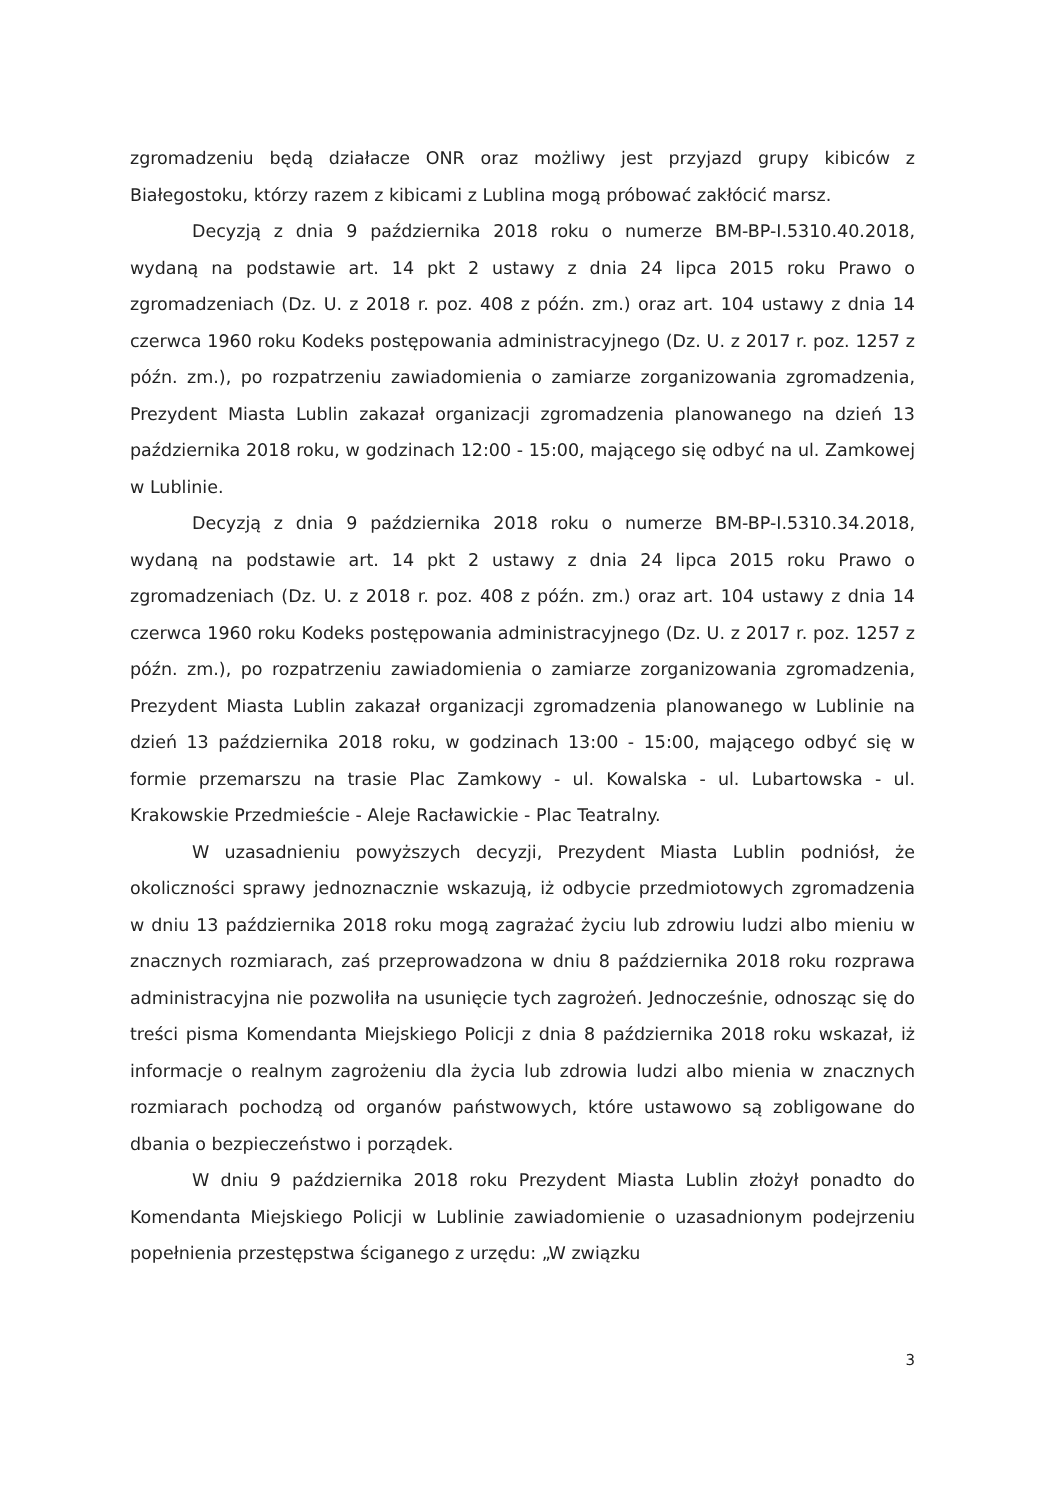zgromadzeniu będą działacze ONR oraz możliwy jest przyjazd grupy kibiców z Białegostoku, którzy razem z kibicami z Lublina mogą próbować zakłócić marsz.
Decyzją z dnia 9 października 2018 roku o numerze BM-BP-I.5310.40.2018, wydaną na podstawie art. 14 pkt 2 ustawy z dnia 24 lipca 2015 roku Prawo o zgromadzeniach (Dz. U. z 2018 r. poz. 408 z późn. zm.) oraz art. 104 ustawy z dnia 14 czerwca 1960 roku Kodeks postępowania administracyjnego (Dz. U. z 2017 r. poz. 1257 z późn. zm.), po rozpatrzeniu zawiadomienia o zamiarze zorganizowania zgromadzenia, Prezydent Miasta Lublin zakazał organizacji zgromadzenia planowanego na dzień 13 października 2018 roku, w godzinach 12:00 - 15:00, mającego się odbyć na ul. Zamkowej w Lublinie.
Decyzją z dnia 9 października 2018 roku o numerze BM-BP-I.5310.34.2018, wydaną na podstawie art. 14 pkt 2 ustawy z dnia 24 lipca 2015 roku Prawo o zgromadzeniach (Dz. U. z 2018 r. poz. 408 z późn. zm.) oraz art. 104 ustawy z dnia 14 czerwca 1960 roku Kodeks postępowania administracyjnego (Dz. U. z 2017 r. poz. 1257 z późn. zm.), po rozpatrzeniu zawiadomienia o zamiarze zorganizowania zgromadzenia, Prezydent Miasta Lublin zakazał organizacji zgromadzenia planowanego w Lublinie na dzień 13 października 2018 roku, w godzinach 13:00 - 15:00, mającego odbyć się w formie przemarszu na trasie Plac Zamkowy - ul. Kowalska - ul. Lubartowska - ul. Krakowskie Przedmieście - Aleje Racławickie - Plac Teatralny.
W uzasadnieniu powyższych decyzji, Prezydent Miasta Lublin podniósł, że okoliczności sprawy jednoznacznie wskazują, iż odbycie przedmiotowych zgromadzenia w dniu 13 października 2018 roku mogą zagrażać życiu lub zdrowiu ludzi albo mieniu w znacznych rozmiarach, zaś przeprowadzona w dniu 8 października 2018 roku rozprawa administracyjna nie pozwoliła na usunięcie tych zagrożeń. Jednocześnie, odnosząc się do treści pisma Komendanta Miejskiego Policji z dnia 8 października 2018 roku wskazał, iż informacje o realnym zagrożeniu dla życia lub zdrowia ludzi albo mienia w znacznych rozmiarach pochodzą od organów państwowych, które ustawowo są zobligowane do dbania o bezpieczeństwo i porządek.
W dniu 9 października 2018 roku Prezydent Miasta Lublin złożył ponadto do Komendanta Miejskiego Policji w Lublinie zawiadomienie o uzasadnionym podejrzeniu popełnienia przestępstwa ściganego z urzędu: „W związku
3